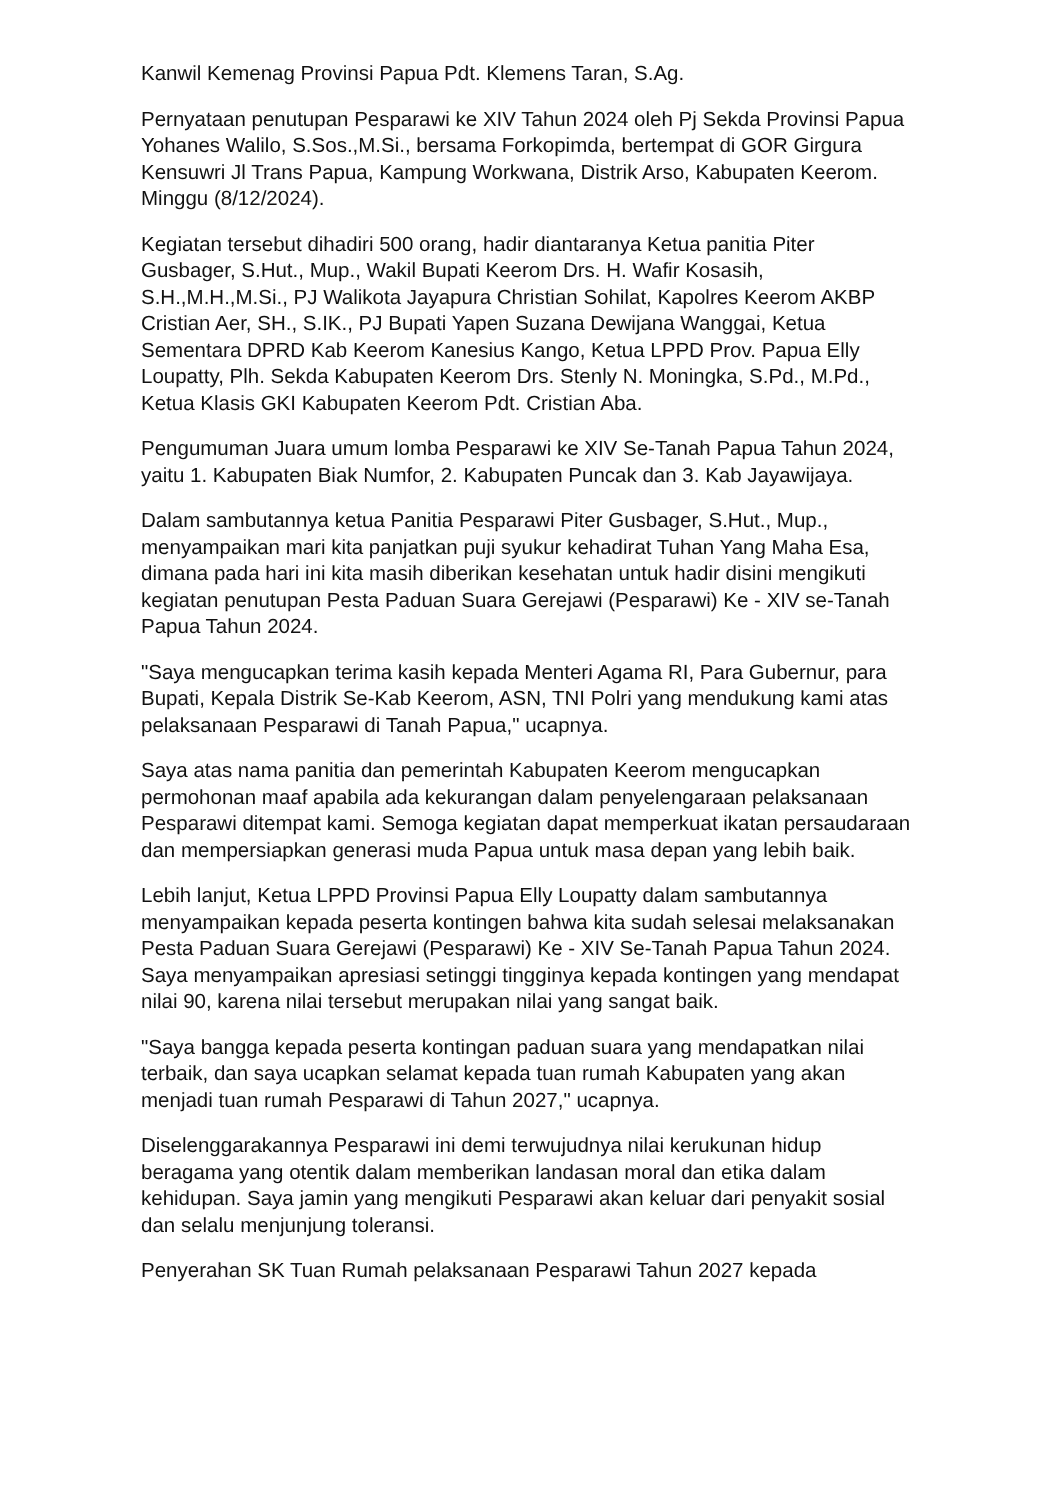Kanwil Kemenag Provinsi Papua Pdt. Klemens Taran, S.Ag.
Pernyataan penutupan Pesparawi ke XIV Tahun 2024 oleh Pj Sekda Provinsi Papua Yohanes Walilo, S.Sos.,M.Si., bersama Forkopimda, bertempat di GOR Girgura Kensuwri Jl Trans Papua, Kampung Workwana, Distrik Arso, Kabupaten Keerom. Minggu (8/12/2024).
Kegiatan tersebut dihadiri 500 orang, hadir diantaranya Ketua panitia Piter Gusbager, S.Hut., Mup., Wakil Bupati Keerom Drs. H. Wafir Kosasih, S.H.,M.H.,M.Si., PJ Walikota Jayapura Christian Sohilat, Kapolres Keerom AKBP Cristian Aer, SH., S.IK., PJ Bupati Yapen Suzana Dewijana Wanggai, Ketua Sementara DPRD Kab Keerom Kanesius Kango, Ketua LPPD Prov. Papua Elly Loupatty, Plh. Sekda Kabupaten Keerom Drs. Stenly N. Moningka, S.Pd., M.Pd., Ketua Klasis GKI Kabupaten Keerom Pdt. Cristian Aba.
Pengumuman Juara umum lomba Pesparawi ke XIV Se-Tanah Papua Tahun 2024, yaitu 1. Kabupaten Biak Numfor, 2. Kabupaten Puncak dan 3. Kab Jayawijaya.
Dalam sambutannya ketua Panitia Pesparawi Piter Gusbager, S.Hut., Mup., menyampaikan mari kita panjatkan puji syukur kehadirat Tuhan Yang Maha Esa, dimana pada hari ini kita masih diberikan kesehatan untuk hadir disini mengikuti kegiatan penutupan Pesta Paduan Suara Gerejawi (Pesparawi) Ke - XIV se-Tanah Papua Tahun 2024.
"Saya mengucapkan terima kasih kepada Menteri Agama RI, Para Gubernur, para Bupati, Kepala Distrik Se-Kab Keerom, ASN, TNI Polri yang mendukung kami atas pelaksanaan Pesparawi di Tanah Papua," ucapnya.
Saya atas nama panitia dan pemerintah Kabupaten Keerom mengucapkan permohonan maaf apabila ada kekurangan dalam penyelengaraan pelaksanaan Pesparawi ditempat kami. Semoga kegiatan dapat memperkuat ikatan persaudaraan dan mempersiapkan generasi muda Papua untuk masa depan yang lebih baik.
Lebih lanjut, Ketua LPPD Provinsi Papua Elly Loupatty dalam sambutannya menyampaikan kepada peserta kontingen bahwa kita sudah selesai melaksanakan Pesta Paduan Suara Gerejawi (Pesparawi) Ke - XIV Se-Tanah Papua Tahun 2024. Saya menyampaikan apresiasi setinggi tingginya kepada kontingen yang mendapat nilai 90, karena nilai tersebut merupakan nilai yang sangat baik.
"Saya bangga kepada peserta kontingan paduan suara yang mendapatkan nilai terbaik, dan saya ucapkan selamat kepada tuan rumah Kabupaten yang akan menjadi tuan rumah Pesparawi di Tahun 2027," ucapnya.
Diselenggarakannya Pesparawi ini demi terwujudnya nilai kerukunan hidup beragama yang otentik dalam memberikan landasan moral dan etika dalam kehidupan. Saya jamin yang mengikuti Pesparawi akan keluar dari penyakit sosial dan selalu menjunjung toleransi.
Penyerahan SK Tuan Rumah pelaksanaan Pesparawi Tahun 2027 kepada